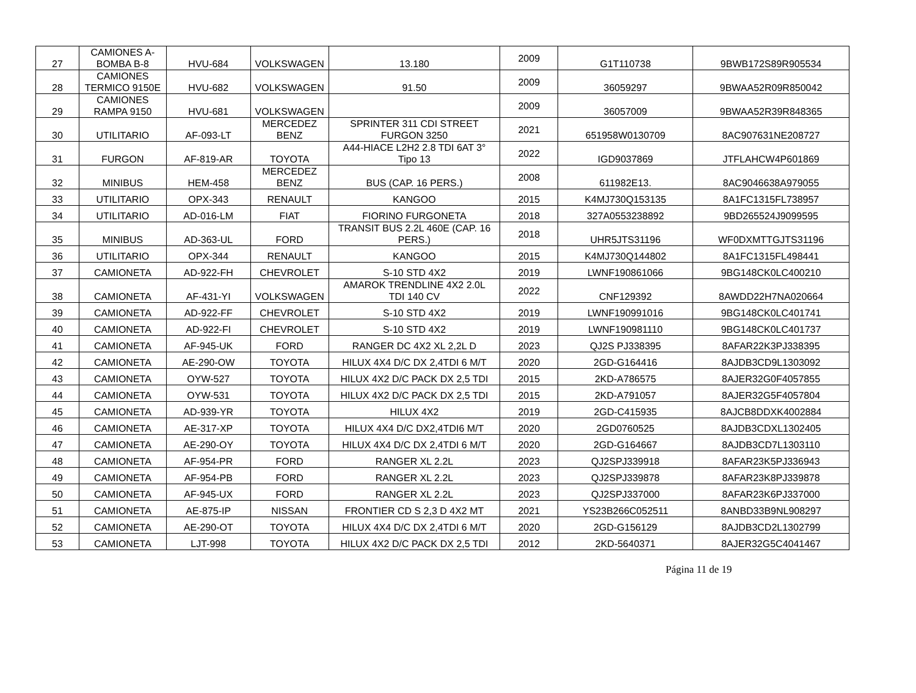| 27 | CAMIONES A- BOMBA B-8 | HVU-684 | VOLKSWAGEN | 13.180 | 2009 | G1T110738 | 9BWB172S89R905534 |
| 28 | CAMIONES TERMICO 9150E | HVU-682 | VOLKSWAGEN | 91.50 | 2009 | 36059297 | 9BWAA52R09R850042 |
| 29 | CAMIONES RAMPA 9150 | HVU-681 | VOLKSWAGEN | | 2009 | 36057009 | 9BWAA52R39R848365 |
| 30 | UTILITARIO | AF-093-LT | MERCEDEZ BENZ | SPRINTER 311 CDI STREET FURGON 3250 | 2021 | 651958W0130709 | 8AC907631NE208727 |
| 31 | FURGON | AF-819-AR | TOYOTA | A44-HIACE L2H2 2.8 TDI 6AT 3° Tipo 13 | 2022 | IGD9037869 | JTFLAHCW4P601869 |
| 32 | MINIBUS | HEM-458 | MERCEDEZ BENZ | BUS (CAP. 16 PERS.) | 2008 | 611982E13. | 8AC9046638A979055 |
| 33 | UTILITARIO | OPX-343 | RENAULT | KANGOO | 2015 | K4MJ730Q153135 | 8A1FC1315FL738957 |
| 34 | UTILITARIO | AD-016-LM | FIAT | FIORINO FURGONETA | 2018 | 327A0553238892 | 9BD265524J9099595 |
| 35 | MINIBUS | AD-363-UL | FORD | TRANSIT BUS 2.2L 460E (CAP. 16 PERS.) | 2018 | UHR5JTS31196 | WF0DXMTTGJTS31196 |
| 36 | UTILITARIO | OPX-344 | RENAULT | KANGOO | 2015 | K4MJ730Q144802 | 8A1FC1315FL498441 |
| 37 | CAMIONETA | AD-922-FH | CHEVROLET | S-10 STD 4X2 | 2019 | LWNF190861066 | 9BG148CK0LC400210 |
| 38 | CAMIONETA | AF-431-YI | VOLKSWAGEN | AMAROK TRENDLINE 4X2 2.0L TDI 140 CV | 2022 | CNF129392 | 8AWDD22H7NA020664 |
| 39 | CAMIONETA | AD-922-FF | CHEVROLET | S-10 STD 4X2 | 2019 | LWNF190991016 | 9BG148CK0LC401741 |
| 40 | CAMIONETA | AD-922-FI | CHEVROLET | S-10 STD 4X2 | 2019 | LWNF190981110 | 9BG148CK0LC401737 |
| 41 | CAMIONETA | AF-945-UK | FORD | RANGER DC 4X2 XL 2,2L D | 2023 | QJ2S PJ338395 | 8AFAR22K3PJ338395 |
| 42 | CAMIONETA | AE-290-OW | TOYOTA | HILUX 4X4 D/C DX 2,4TDI 6 M/T | 2020 | 2GD-G164416 | 8AJDB3CD9L1303092 |
| 43 | CAMIONETA | OYW-527 | TOYOTA | HILUX 4X2 D/C PACK DX 2,5 TDI | 2015 | 2KD-A786575 | 8AJER32G0F4057855 |
| 44 | CAMIONETA | OYW-531 | TOYOTA | HILUX 4X2 D/C PACK DX 2,5 TDI | 2015 | 2KD-A791057 | 8AJER32G5F4057804 |
| 45 | CAMIONETA | AD-939-YR | TOYOTA | HILUX 4X2 | 2019 | 2GD-C415935 | 8AJCB8DDXK4002884 |
| 46 | CAMIONETA | AE-317-XP | TOYOTA | HILUX 4X4 D/C DX2,4TDI6 M/T | 2020 | 2GD0760525 | 8AJDB3CDXL1302405 |
| 47 | CAMIONETA | AE-290-OY | TOYOTA | HILUX 4X4 D/C DX 2,4TDI 6 M/T | 2020 | 2GD-G164667 | 8AJDB3CD7L1303110 |
| 48 | CAMIONETA | AF-954-PR | FORD | RANGER XL 2.2L | 2023 | QJ2SPJ339918 | 8AFAR23K5PJ336943 |
| 49 | CAMIONETA | AF-954-PB | FORD | RANGER XL 2.2L | 2023 | QJ2SPJ339878 | 8AFAR23K8PJ339878 |
| 50 | CAMIONETA | AF-945-UX | FORD | RANGER XL 2.2L | 2023 | QJ2SPJ337000 | 8AFAR23K6PJ337000 |
| 51 | CAMIONETA | AE-875-IP | NISSAN | FRONTIER CD S 2,3 D 4X2 MT | 2021 | YS23B266C052511 | 8ANBD33B9NL908297 |
| 52 | CAMIONETA | AE-290-OT | TOYOTA | HILUX 4X4 D/C DX 2,4TDI 6 M/T | 2020 | 2GD-G156129 | 8AJDB3CD2L1302799 |
| 53 | CAMIONETA | LJT-998 | TOYOTA | HILUX 4X2 D/C PACK DX 2,5 TDI | 2012 | 2KD-5640371 | 8AJER32G5C4041467 |
Página 11 de 19